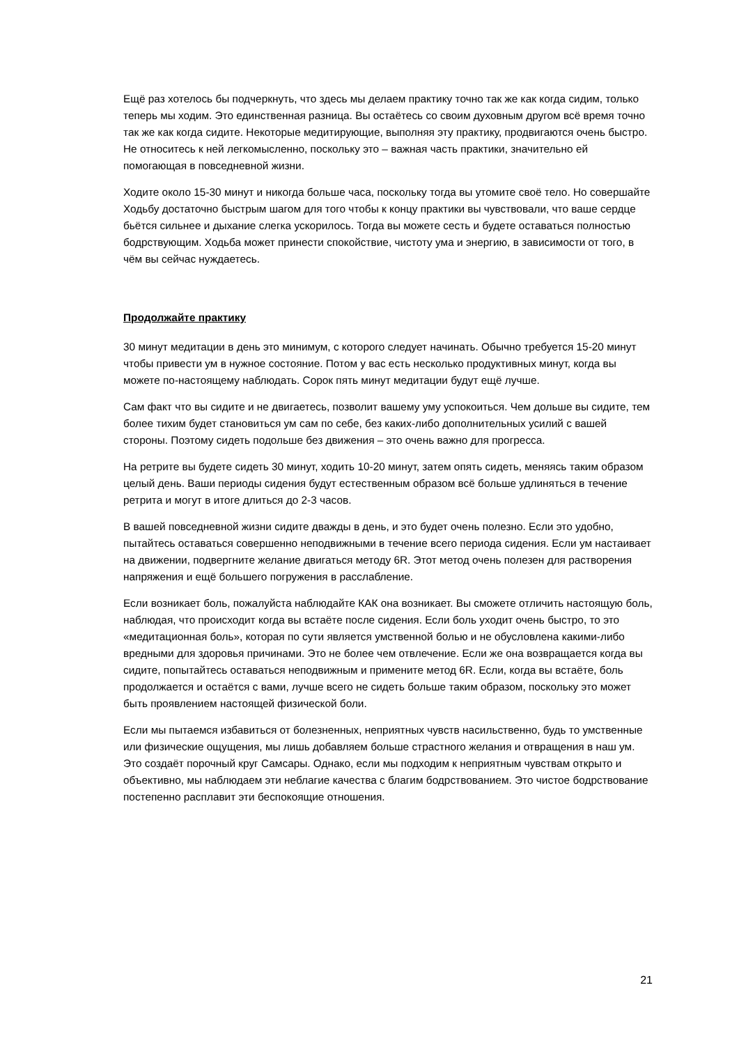Ещё раз хотелось бы подчеркнуть, что здесь мы делаем практику точно так же как когда сидим, только теперь мы ходим. Это единственная разница. Вы остаётесь со своим духовным другом всё время точно так же как когда сидите. Некоторые медитирующие, выполняя эту практику, продвигаются очень быстро. Не относитесь к ней легкомысленно, поскольку это – важная часть практики, значительно ей помогающая в повседневной жизни.
Ходите около 15-30 минут и никогда больше часа, поскольку тогда вы утомите своё тело. Но совершайте Ходьбу достаточно быстрым шагом для того чтобы к концу практики вы чувствовали, что ваше сердце бьётся сильнее и дыхание слегка ускорилось. Тогда вы можете сесть и будете оставаться полностью бодрствующим. Ходьба может принести спокойствие, чистоту ума и энергию, в зависимости от того, в чём вы сейчас нуждаетесь.
Продолжайте практику
30 минут медитации в день это минимум, с которого следует начинать. Обычно требуется 15-20 минут чтобы привести ум в нужное состояние. Потом у вас есть несколько продуктивных минут, когда вы можете по-настоящему наблюдать. Сорок пять минут медитации будут ещё лучше.
Сам факт что вы сидите и не двигаетесь, позволит вашему уму успокоиться. Чем дольше вы сидите, тем более тихим будет становиться ум сам по себе, без каких-либо дополнительных усилий с вашей стороны. Поэтому сидеть подольше без движения – это очень важно для прогресса.
На ретрите вы будете сидеть 30 минут, ходить 10-20 минут, затем опять сидеть, меняясь таким образом целый день. Ваши периоды сидения будут естественным образом всё больше удлиняться в течение ретрита и могут в итоге длиться до 2-3 часов.
В вашей повседневной жизни сидите дважды в день, и это будет очень полезно. Если это удобно, пытайтесь оставаться совершенно неподвижными в течение всего периода сидения. Если ум настаивает на движении, подвергните желание двигаться методу 6R. Этот метод очень полезен для растворения напряжения и ещё большего погружения в расслабление.
Если возникает боль, пожалуйста наблюдайте КАК она возникает. Вы сможете отличить настоящую боль, наблюдая, что происходит когда вы встаёте после сидения. Если боль уходит очень быстро, то это «медитационная боль», которая по сути является умственной болью и не обусловлена какими-либо вредными для здоровья причинами. Это не более чем отвлечение. Если же она возвращается когда вы сидите, попытайтесь оставаться неподвижным и примените метод 6R. Если, когда вы встаёте, боль продолжается и остаётся с вами, лучше всего не сидеть больше таким образом, поскольку это может быть проявлением настоящей физической боли.
Если мы пытаемся избавиться от болезненных, неприятных чувств насильственно, будь то умственные или физические ощущения, мы лишь добавляем больше страстного желания и отвращения в наш ум. Это создаёт порочный круг Самсары. Однако, если мы подходим к неприятным чувствам открыто и объективно, мы наблюдаем эти неблагие качества с благим бодрствованием. Это чистое бодрствование постепенно расплавит эти беспокоящие отношения.
21